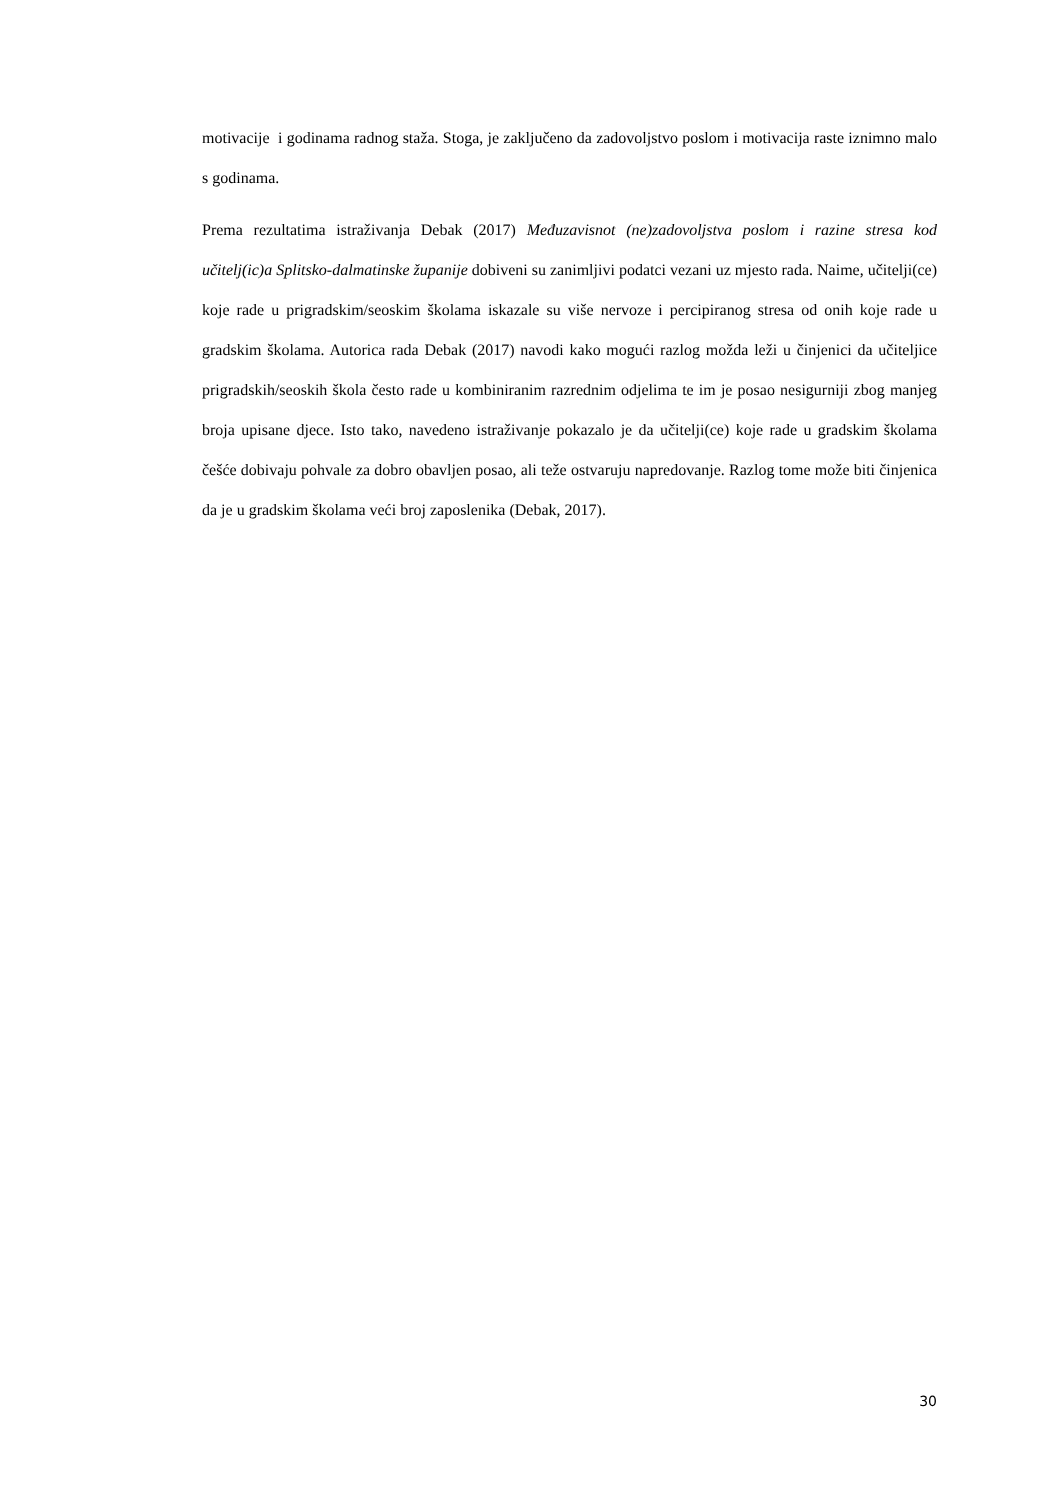motivacije i godinama radnog staža. Stoga, je zaključeno da zadovoljstvo poslom i motivacija raste iznimno malo s godinama.
Prema rezultatima istraživanja Debak (2017) Međuzavisnot (ne)zadovoljstva poslom i razine stresa kod učitelj(ic)a Splitsko-dalmatinske županije dobiveni su zanimljivi podatci vezani uz mjesto rada. Naime, učitelji(ce) koje rade u prigradskim/seoskim školama iskazale su više nervoze i percipiranog stresa od onih koje rade u gradskim školama. Autorica rada Debak (2017) navodi kako mogući razlog možda leži u činjenici da učiteljice prigradskih/seoskih škola često rade u kombiniranim razrednim odjelima te im je posao nesigurniji zbog manjeg broja upisane djece. Isto tako, navedeno istraživanje pokazalo je da učitelji(ce) koje rade u gradskim školama češće dobivaju pohvale za dobro obavljen posao, ali teže ostvaruju napredovanje. Razlog tome može biti činjenica da je u gradskim školama veći broj zaposlenika (Debak, 2017).
30